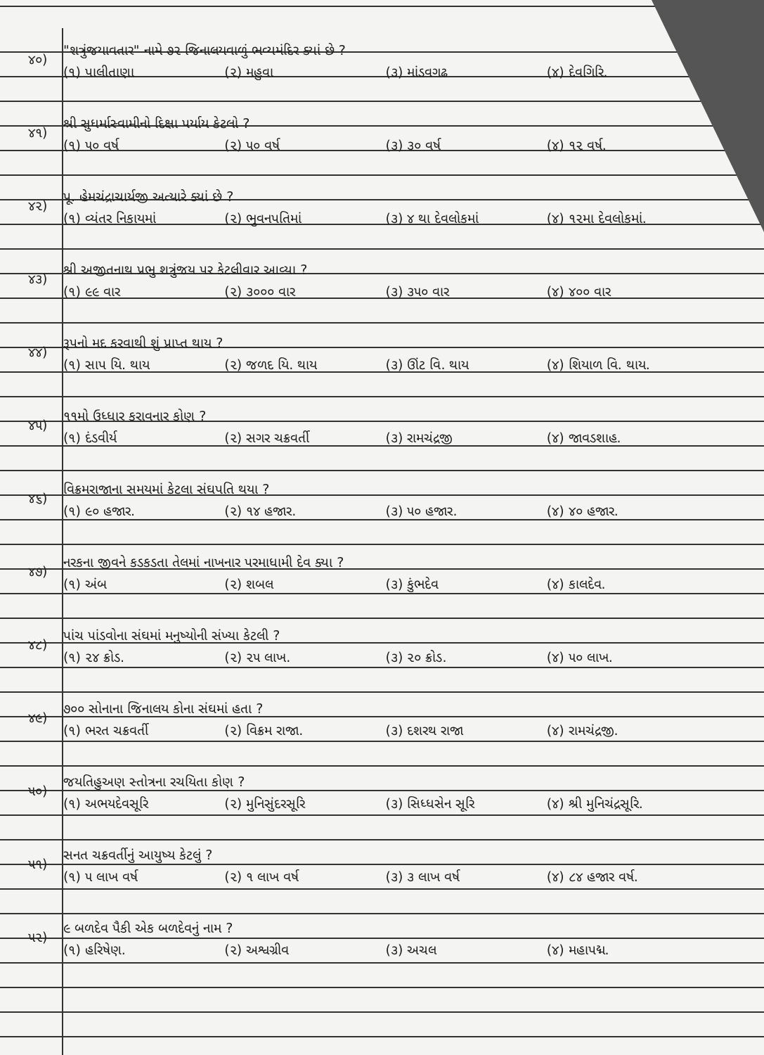૪૦)
"શત્રુંજયાવતાર" નામે ૭૨ જિનાલયવાળું ભવ્યમંદિર ક્યાં છે ?
(૧) પાલીતાણા (૨) મહુવા (૩) માંડવગઢ (૪) દેવગિરિ.
૪૧)
શ્રી સુધર્માસ્વામીનો દિક્ષા પર્યાય કેટલો ?
(૧) ૫૦ વર્ષ (૨) ૫૦ વર્ષ (૩) ૩૦ વર્ષ (૪) ૧૨ વર્ષ.
૪૨)
પૂ. હેમચંદ્રાચાર્યજી અત્યારે ક્યાં છે ?
(૧) વ્યંતર નિકાયમાં (૨) ભુવનપતિમાં (૩) ૪ થા દેવલોકમાં (૪) ૧૨મા દેવલોકમાં.
૪૩)
શ્રી અજીતનાથ પ્રભુ શત્રુંજય પર કેટલીવાર આવ્યા ?
(૧) ૯૯ વાર (૨) ૩૦૦૦ વાર (૩) ૩૫૦ વાર (૪) ૪૦૦ વાર
૪૪)
રૂપનો મદ કરવાથી શું પ્રાપ્ત થાય ?
(૧) સાપ યિ. થાય (૨) જળદ યિ. થાય (૩) ઊંટ વિ. થાય (૪) શિયાળ વિ. થાય.
૪૫)
૧૧મો ઉધ્ધાર કરાવનાર કોણ ?
(૧) દંડવીર્ય (૨) સગર ચક્રવર્તી (૩) રામચંદ્રજી (૪) જાવડશાહ.
૪૬)
વિક્રમરાજાના સમયમાં કેટલા સંઘપતિ થયા ?
(૧) ૯૦ હજાર. (૨) ૧૪ હજાર. (૩) ૫૦ હજાર. (૪) ૪૦ હજાર.
૪૭)
નરકના જીવને કડકડતા તેલમાં નાખનાર પરમાધામી દેવ ક્યા ?
(૧) અંબ (૨) શબલ (૩) કુંભદેવ (૪) કાલદેવ.
૪૮)
પાંચ પાંડવોના સંઘમાં મનુષ્યોની સંખ્યા કેટલી ?
(૧) ૨૪ ક્રોડ. (૨) ૨૫ લાખ. (૩) ૨૦ ક્રોડ. (૪) ૫૦ લાખ.
૪૯)
૭૦૦ સોનાના જિનાલય કોના સંઘમાં હતા ?
(૧) ભરત ચક્રવર્તી (૨) વિક્રમ રાજા. (૩) દશરથ રાજા (૪) રામચંદ્રજી.
૫૦)
જયતિહુઅણ સ્તોત્રના રચયિતા કોણ ?
(૧) અભયદેવસૂરિ (૨) મુનિસુંદરસૂરિ (૩) સિધ્ધસેન સૂરિ (૪) શ્રી મુનિચંદ્રસૂરિ.
૫૧)
સનત ચક્રવર્તીનું આયુષ્ય કેટલું ?
(૧) ૫ લાખ વર્ષ (૨) ૧ લાખ વર્ષ (૩) ૩ લાખ વર્ષ (૪) ૮૪ હજાર વર્ષ.
૫૨)
૯ બળદેવ પૈકી એક બળદેવનું નામ ?
(૧) હરિષેણ. (૨) અશ્વગ્રીવ (૩) અચલ (૪) મહાપદ્મ.